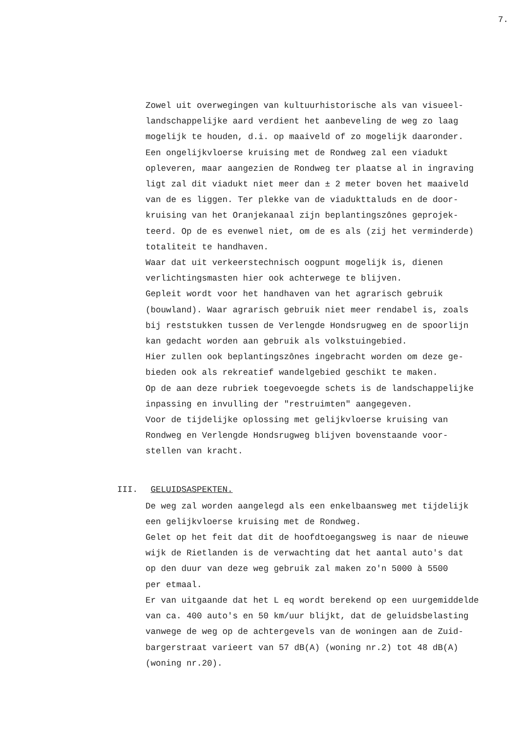7.
Zowel uit overwegingen van kultuurhistorische als van visueel-
landschappelijke aard verdient het aanbeveling de weg zo laag
mogelijk te houden, d.i. op maaiveld of zo mogelijk daaronder.
Een ongelijkvloerse kruising met de Rondweg zal een viadukt
opleveren, maar aangezien de Rondweg ter plaatse al in ingraving
ligt zal dit viadukt niet meer dan ± 2 meter boven het maaiveld
van de es liggen. Ter plekke van de viadukttaluds en de door-
kruising van het Oranjekanaal zijn beplantingszônes geprojek-
teerd. Op de es evenwel niet, om de es als (zij het verminderde)
totaliteit te handhaven.
Waar dat uit verkeerstechnisch oogpunt mogelijk is, dienen
verlichtingsmasten hier ook achterwege te blijven.
Gepleit wordt voor het handhaven van het agrarisch gebruik
(bouwland). Waar agrarisch gebruik niet meer rendabel is, zoals
bij reststukken tussen de Verlengde Hondsrugweg en de spoorlijn
kan gedacht worden aan gebruik als volkstuingebied.
Hier zullen ook beplantingszônes ingebracht worden om deze ge-
bieden ook als rekreatief wandelgebied geschikt te maken.
Op de aan deze rubriek toegevoegde schets is de landschappelijke
inpassing en invulling der "restruimten" aangegeven.
Voor de tijdelijke oplossing met gelijkvloerse kruising van
Rondweg en Verlengde Hondsrugweg blijven bovenstaande voor-
stellen van kracht.
III. GELUIDSASPEKTEN.
De weg zal worden aangelegd als een enkelbaansweg met tijdelijk
een gelijkvloerse kruising met de Rondweg.
Gelet op het feit dat dit de hoofdtoegangsweg is naar de nieuwe
wijk de Rietlanden is de verwachting dat het aantal auto's dat
op den duur van deze weg gebruik zal maken zo'n 5000 à 5500
per etmaal.
Er van uitgaande dat het L eq wordt berekend op een uurgemiddelde
van ca. 400 auto's en 50 km/uur blijkt, dat de geluidsbelasting
vanwege de weg op de achtergevels van de woningen aan de Zuid-
bargerstraat varieert van 57 dB(A) (woning nr.2) tot 48 dB(A)
(woning nr.20).